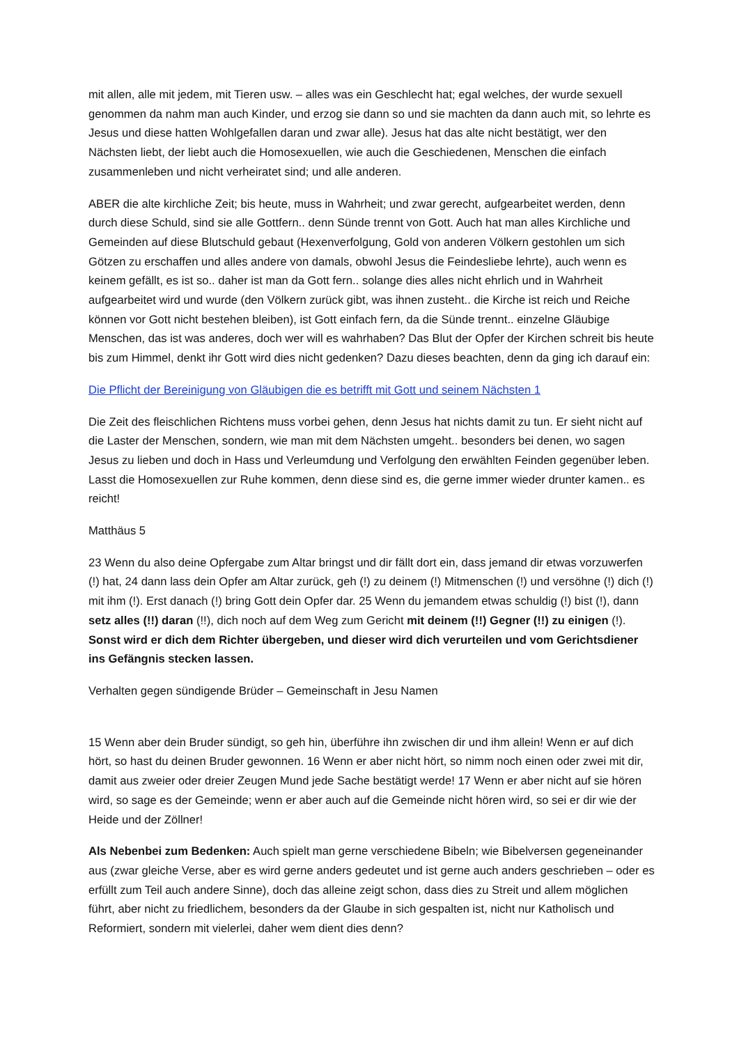mit allen, alle mit jedem, mit Tieren usw. – alles was ein Geschlecht hat; egal welches, der wurde sexuell genommen da nahm man auch Kinder, und erzog sie dann so und sie machten da dann auch mit, so lehrte es Jesus und diese hatten Wohlgefallen daran und zwar alle). Jesus hat das alte nicht bestätigt, wer den Nächsten liebt, der liebt auch die Homosexuellen, wie auch die Geschiedenen, Menschen die einfach zusammenleben und nicht verheiratet sind; und alle anderen.
ABER die alte kirchliche Zeit; bis heute, muss in Wahrheit; und zwar gerecht, aufgearbeitet werden, denn durch diese Schuld, sind sie alle Gottfern.. denn Sünde trennt von Gott. Auch hat man alles Kirchliche und Gemeinden auf diese Blutschuld gebaut (Hexenverfolgung, Gold von anderen Völkern gestohlen um sich Götzen zu erschaffen und alles andere von damals, obwohl Jesus die Feindesliebe lehrte), auch wenn es keinem gefällt, es ist so.. daher ist man da Gott fern.. solange dies alles nicht ehrlich und in Wahrheit aufgearbeitet wird und wurde (den Völkern zurück gibt, was ihnen zusteht.. die Kirche ist reich und Reiche können vor Gott nicht bestehen bleiben), ist Gott einfach fern, da die Sünde trennt.. einzelne Gläubige Menschen, das ist was anderes, doch wer will es wahrhaben? Das Blut der Opfer der Kirchen schreit bis heute bis zum Himmel, denkt ihr Gott wird dies nicht gedenken? Dazu dieses beachten, denn da ging ich darauf ein:
Die Pflicht der Bereinigung von Gläubigen die es betrifft mit Gott und seinem Nächsten 1
Die Zeit des fleischlichen Richtens muss vorbei gehen, denn Jesus hat nichts damit zu tun. Er sieht nicht auf die Laster der Menschen, sondern, wie man mit dem Nächsten umgeht.. besonders bei denen, wo sagen Jesus zu lieben und doch in Hass und Verleumdung und Verfolgung den erwählten Feinden gegenüber leben. Lasst die Homosexuellen zur Ruhe kommen, denn diese sind es, die gerne immer wieder drunter kamen.. es reicht!
Matthäus 5
23 Wenn du also deine Opfergabe zum Altar bringst und dir fällt dort ein, dass jemand dir etwas vorzuwerfen (!) hat, 24 dann lass dein Opfer am Altar zurück, geh (!) zu deinem (!) Mitmenschen (!) und versöhne (!) dich (!) mit ihm (!). Erst danach (!) bring Gott dein Opfer dar. 25 Wenn du jemandem etwas schuldig (!) bist (!), dann setz alles (!!) daran (!!), dich noch auf dem Weg zum Gericht mit deinem (!!) Gegner (!!) zu einigen (!). Sonst wird er dich dem Richter übergeben, und dieser wird dich verurteilen und vom Gerichtsdiener ins Gefängnis stecken lassen.
Verhalten gegen sündigende Brüder – Gemeinschaft in Jesu Namen
15 Wenn aber dein Bruder sündigt, so geh hin, überführe ihn zwischen dir und ihm allein! Wenn er auf dich hört, so hast du deinen Bruder gewonnen. 16 Wenn er aber nicht hört, so nimm noch einen oder zwei mit dir, damit aus zweier oder dreier Zeugen Mund jede Sache bestätigt werde! 17 Wenn er aber nicht auf sie hören wird, so sage es der Gemeinde; wenn er aber auch auf die Gemeinde nicht hören wird, so sei er dir wie der Heide und der Zöllner!
Als Nebenbei zum Bedenken: Auch spielt man gerne verschiedene Bibeln; wie Bibelversen gegeneinander aus (zwar gleiche Verse, aber es wird gerne anders gedeutet und ist gerne auch anders geschrieben – oder es erfüllt zum Teil auch andere Sinne), doch das alleine zeigt schon, dass dies zu Streit und allem möglichen führt, aber nicht zu friedlichem, besonders da der Glaube in sich gespalten ist, nicht nur Katholisch und Reformiert, sondern mit vielerlei, daher wem dient dies denn?